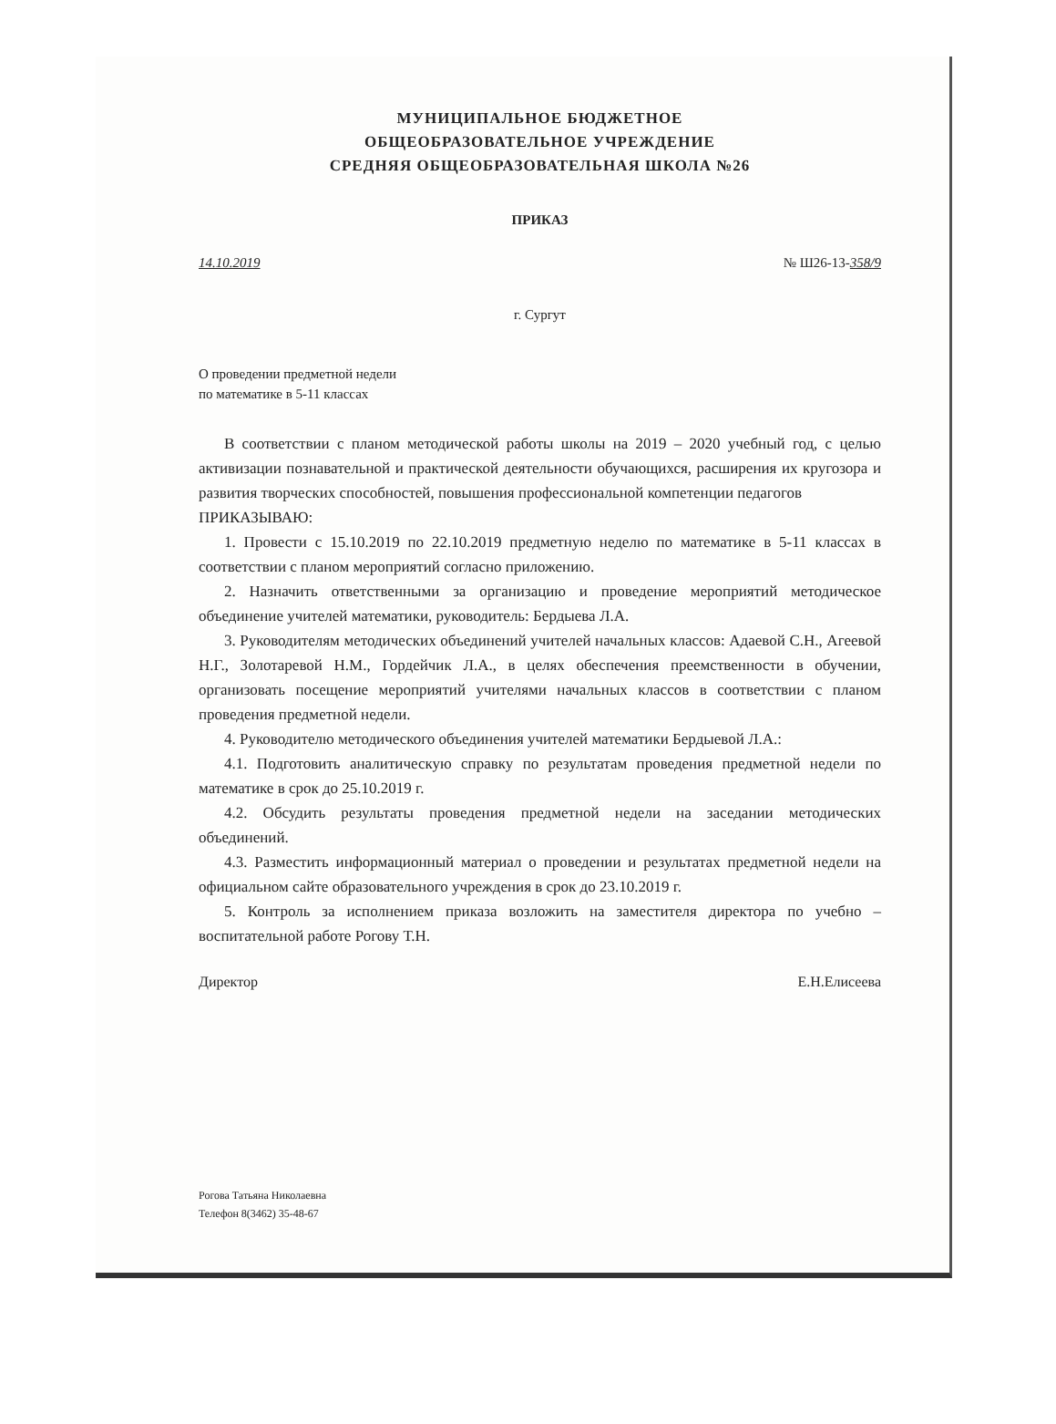МУНИЦИПАЛЬНОЕ БЮДЖЕТНОЕ
ОБЩЕОБРАЗОВАТЕЛЬНОЕ УЧРЕЖДЕНИЕ
СРЕДНЯЯ ОБЩЕОБРАЗОВАТЕЛЬНАЯ ШКОЛА №26
ПРИКАЗ
14.10.2019 № Ш26-13-358/9
г. Сургут
О проведении предметной недели
по математике в 5-11 классах
В соответствии с планом методической работы школы на 2019 – 2020 учебный год, с целью активизации познавательной и практической деятельности обучающихся, расширения их кругозора и развития творческих способностей, повышения профессиональной компетенции педагогов
ПРИКАЗЫВАЮ:
1. Провести с 15.10.2019 по 22.10.2019 предметную неделю по математике в 5-11 классах в соответствии с планом мероприятий согласно приложению.
2. Назначить ответственными за организацию и проведение мероприятий методическое объединение учителей математики, руководитель: Бердыева Л.А.
3. Руководителям методических объединений учителей начальных классов: Адаевой С.Н., Агеевой Н.Г., Золотаревой Н.М., Гордейчик Л.А., в целях обеспечения преемственности в обучении, организовать посещение мероприятий учителями начальных классов в соответствии с планом проведения предметной недели.
4. Руководителю методического объединения учителей математики Бердыевой Л.А.:
4.1. Подготовить аналитическую справку по результатам проведения предметной недели по математике в срок до 25.10.2019 г.
4.2. Обсудить результаты проведения предметной недели на заседании методических объединений.
4.3. Разместить информационный материал о проведении и результатах предметной недели на официальном сайте образовательного учреждения в срок до 23.10.2019 г.
5. Контроль за исполнением приказа возложить на заместителя директора по учебно – воспитательной работе Рогову Т.Н.
Директор Е.Н.Елисеева
Рогова Татьяна Николаевна
Телефон 8(3462) 35-48-67